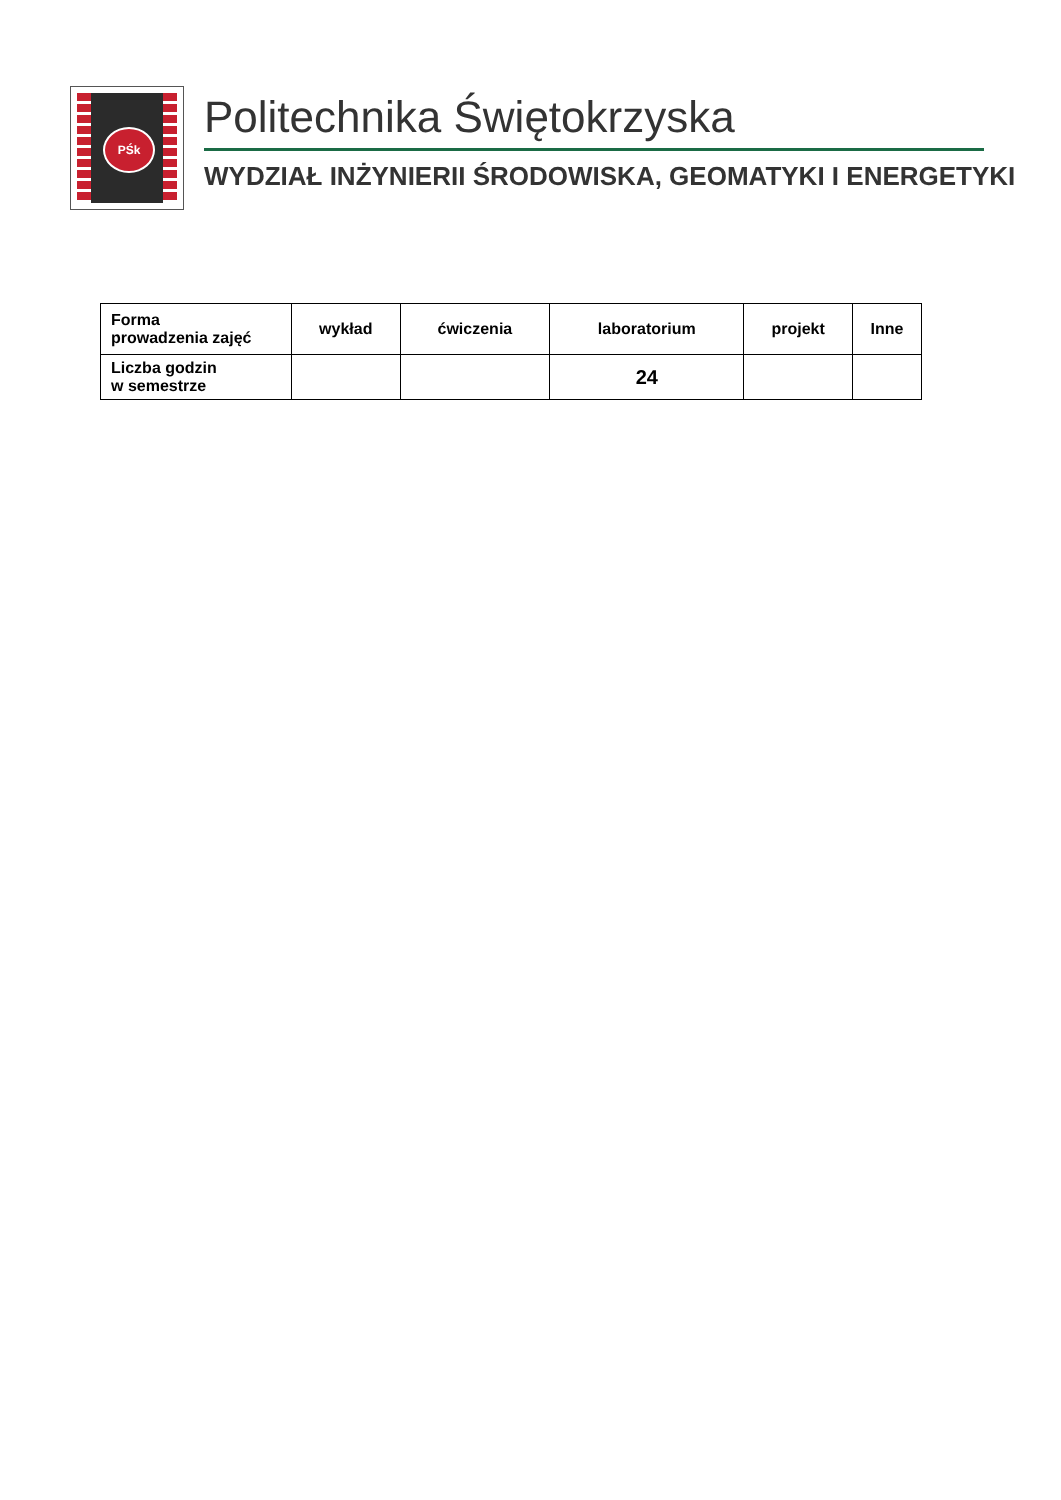PŚk
Politechnika Świętokrzyska
WYDZIAŁ INŻYNIERII ŚRODOWISKA, GEOMATYKI I ENERGETYKI
| Forma prowadzenia zajęć | wykład | ćwiczenia | laboratorium | projekt | Inne |
| --- | --- | --- | --- | --- | --- |
| Liczba godzin w semestrze | | | 24 | | |